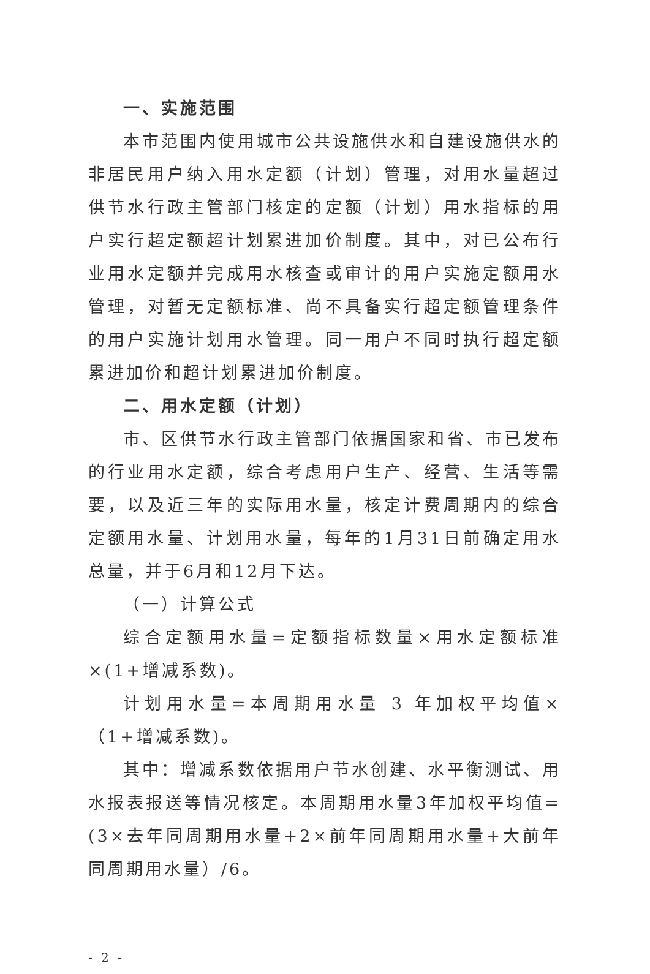一、实施范围
本市范围内使用城市公共设施供水和自建设施供水的非居民用户纳入用水定额（计划）管理，对用水量超过供节水行政主管部门核定的定额（计划）用水指标的用户实行超定额超计划累进加价制度。其中，对已公布行业用水定额并完成用水核查或审计的用户实施定额用水管理，对暂无定额标准、尚不具备实行超定额管理条件的用户实施计划用水管理。同一用户不同时执行超定额累进加价和超计划累进加价制度。
二、用水定额（计划）
市、区供节水行政主管部门依据国家和省、市已发布的行业用水定额，综合考虑用户生产、经营、生活等需要，以及近三年的实际用水量，核定计费周期内的综合定额用水量、计划用水量，每年的1月31日前确定用水总量，并于6月和12月下达。
（一）计算公式
综合定额用水量=定额指标数量×用水定额标准×(1+增减系数)。
计划用水量=本周期用水量 3 年加权平均值×（1+增减系数)。
其中：增减系数依据用户节水创建、水平衡测试、用水报表报送等情况核定。本周期用水量3年加权平均值=(3×去年同周期用水量+2×前年同周期用水量+大前年同周期用水量）/6。
- 2 -